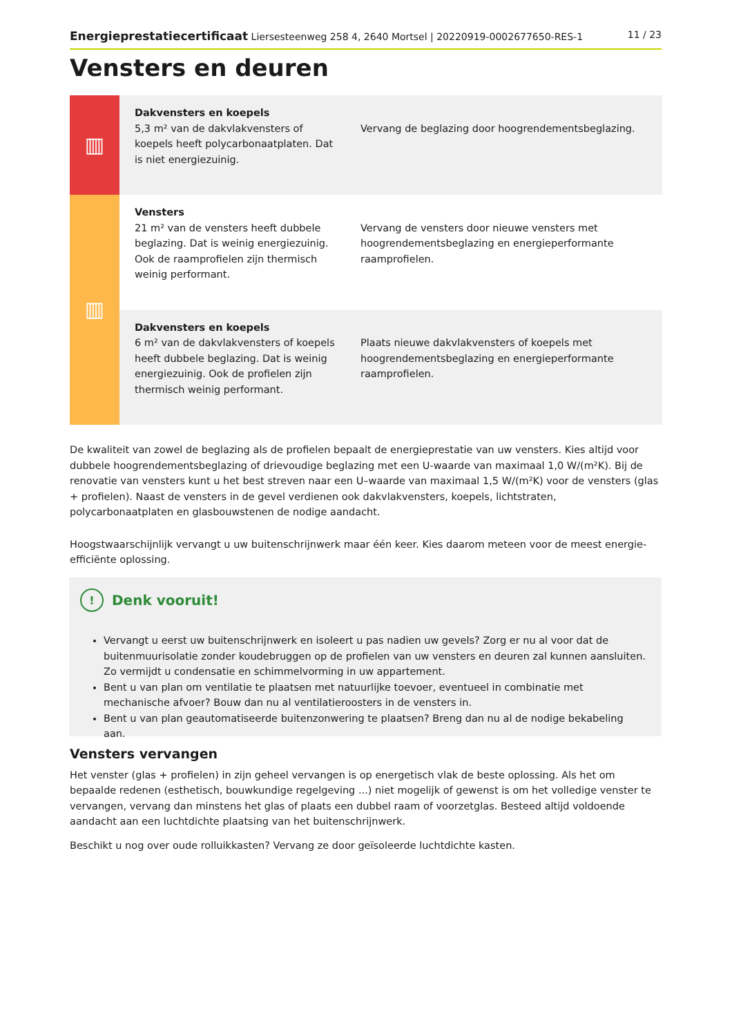Energieprestatiecertificaat Liersesteenweg 258 4, 2640 Mortsel | 20220919-0002677650-RES-1 11 / 23
Vensters en deuren
| ▥ | Dakvensters en koepels 5,3 m² van de dakvlakvensters of koepels heeft polycarbonaatplaten. Dat is niet energiezuinig. | Vervang de beglazing door hoogrendementsbeglazing. |
| ▥ | Vensters 21 m² van de vensters heeft dubbele beglazing. Dat is weinig energiezuinig. Ook de raamprofielen zijn thermisch weinig performant. | Vervang de vensters door nieuwe vensters met hoogrendementsbeglazing en energieperformante raamprofielen. |
| | Dakvensters en koepels 6 m² van de dakvlakvensters of koepels heeft dubbele beglazing. Dat is weinig energiezuinig. Ook de profielen zijn thermisch weinig performant. | Plaats nieuwe dakvlakvensters of koepels met hoogrendementsbeglazing en energieperformante raamprofielen. |
De kwaliteit van zowel de beglazing als de profielen bepaalt de energieprestatie van uw vensters. Kies altijd voor dubbele hoogrendementsbeglazing of drievoudige beglazing met een U-waarde van maximaal 1,0 W/(m²K). Bij de renovatie van vensters kunt u het best streven naar een U–waarde van maximaal 1,5 W/(m²K) voor de vensters (glas + profielen). Naast de vensters in de gevel verdienen ook dakvlakvensters, koepels, lichtstraten, polycarbonaatplaten en glasbouwstenen de nodige aandacht.
Hoogstwaarschijnlijk vervangt u uw buitenschrijnwerk maar één keer. Kies daarom meteen voor de meest energie-efficiënte oplossing.
! Denk vooruit!
Vervangt u eerst uw buitenschrijnwerk en isoleert u pas nadien uw gevels? Zorg er nu al voor dat de buitenmuurisolatie zonder koudebruggen op de profielen van uw vensters en deuren zal kunnen aansluiten. Zo vermijdt u condensatie en schimmelvorming in uw appartement.
Bent u van plan om ventilatie te plaatsen met natuurlijke toevoer, eventueel in combinatie met mechanische afvoer? Bouw dan nu al ventilatieroosters in de vensters in.
Bent u van plan geautomatiseerde buitenzonwering te plaatsen? Breng dan nu al de nodige bekabeling aan.
Vensters vervangen
Het venster (glas + profielen) in zijn geheel vervangen is op energetisch vlak de beste oplossing. Als het om bepaalde redenen (esthetisch, bouwkundige regelgeving ...) niet mogelijk of gewenst is om het volledige venster te vervangen, vervang dan minstens het glas of plaats een dubbel raam of voorzetglas. Besteed altijd voldoende aandacht aan een luchtdichte plaatsing van het buitenschrijnwerk.
Beschikt u nog over oude rolluikkasten? Vervang ze door geïsoleerde luchtdichte kasten.